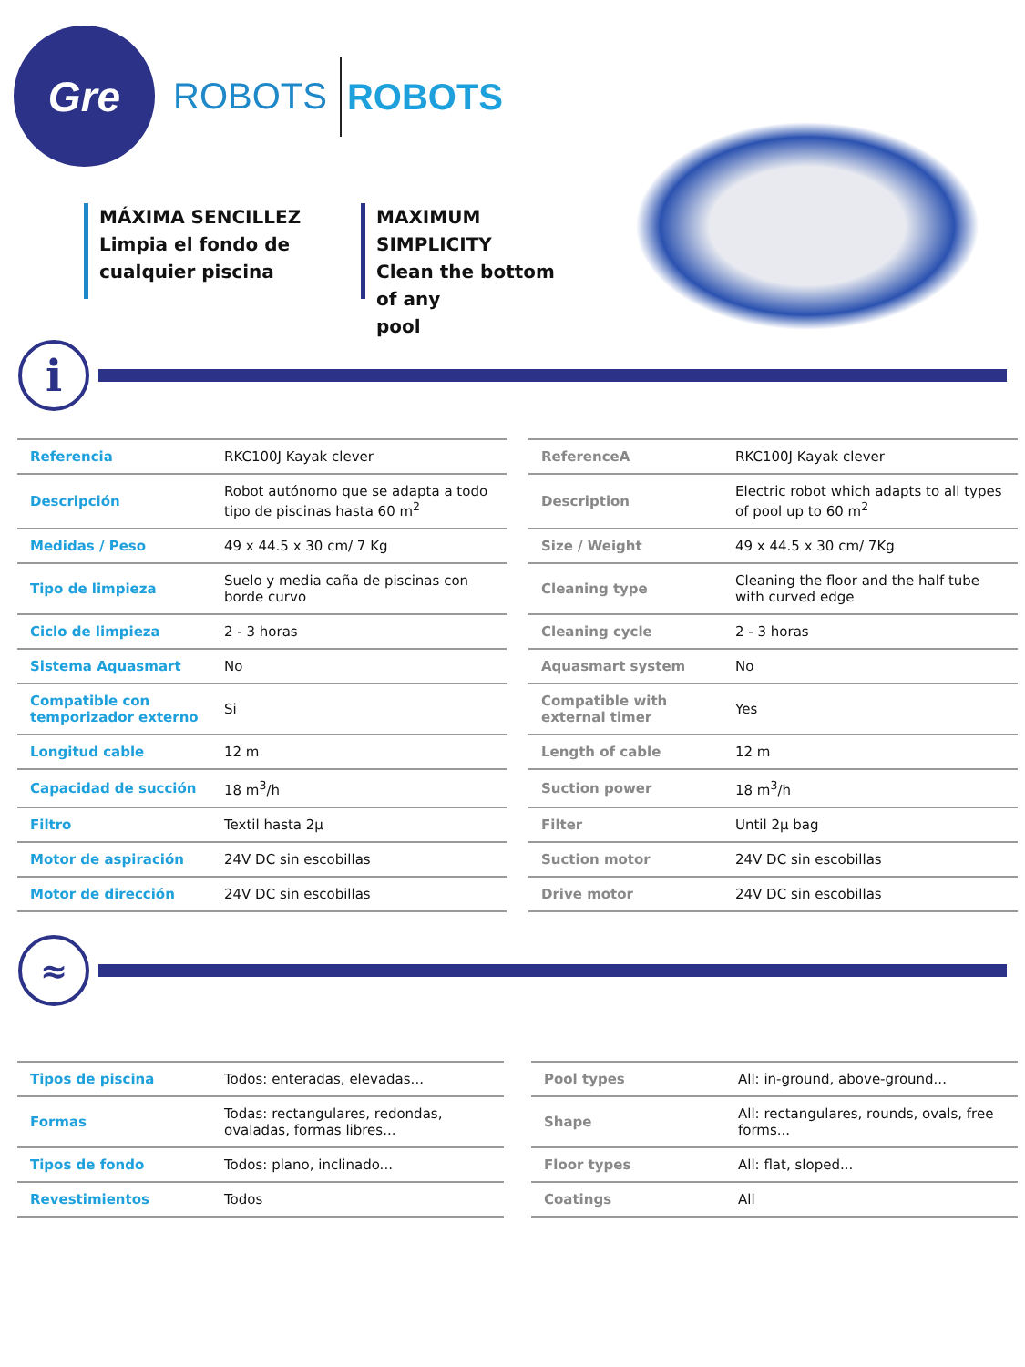Gre
ROBOTS
ROBOTS
MÁXIMA SENCILLEZ
Limpia el fondo de
cualquier piscina
MAXIMUM SIMPLICITY
Clean the bottom of any
pool
i
| Referencia | RKC100J Kayak clever |
| Descripción | Robot autónomo que se adapta a todo tipo de piscinas hasta 60 m<sup>2</sup> |
| Medidas / Peso | 49 x 44.5 x 30 cm/ 7 Kg |
| Tipo de limpieza | Suelo y media caña de piscinas con borde curvo |
| Ciclo de limpieza | 2 - 3 horas |
| Sistema Aquasmart | No |
| Compatible con temporizador externo | Si |
| Longitud cable | 12 m |
| Capacidad de succión | 18 m<sup>3</sup>/h |
| Filtro | Textil hasta 2µ |
| Motor de aspiración | 24V DC sin escobillas |
| Motor de dirección | 24V DC sin escobillas |
| ReferenceA | RKC100J Kayak clever |
| Description | Electric robot which adapts to all types of pool up to 60 m<sup>2</sup> |
| Size / Weight | 49 x 44.5 x 30 cm/ 7Kg |
| Cleaning type | Cleaning the floor and the half tube with curved edge |
| Cleaning cycle | 2 - 3 horas |
| Aquasmart system | No |
| Compatible with external timer | Yes |
| Length of cable | 12 m |
| Suction power | 18 m<sup>3</sup>/h |
| Filter | Until 2µ bag |
| Suction motor | 24V DC sin escobillas |
| Drive motor | 24V DC sin escobillas |
≈
| Tipos de piscina | Todos: enteradas, elevadas... |
| Formas | Todas: rectangulares, redondas, ovaladas, formas libres... |
| Tipos de fondo | Todos: plano, inclinado... |
| Revestimientos | Todos |
| Pool types | All: in-ground, above-ground... |
| Shape | All: rectangulares, rounds, ovals, free forms... |
| Floor types | All: flat, sloped... |
| Coatings | All |